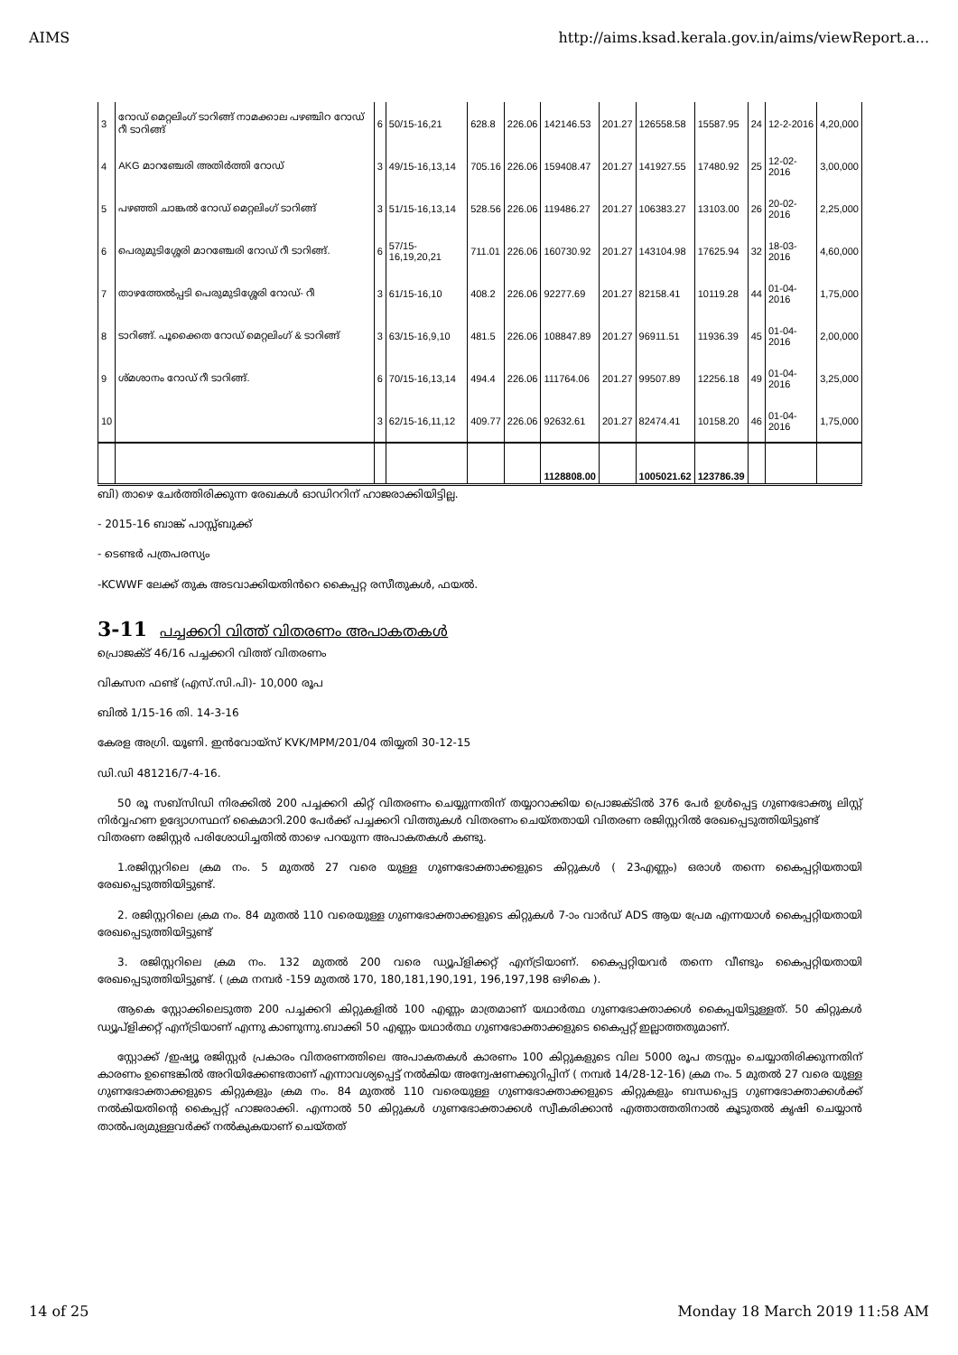AIMS http://aims.ksad.kerala.gov.in/aims/viewReport.a...
| 3 | റോഡ് മെറ്റലിംഗ് ടാറിങ്ങ് നാമക്കാല പഴഞ്ചിറ റോഡ് റീ ടാറിങ്ങ് | 6 | 50/15-16,21 | 628.8 | 226.06 | 142146.53 | 201.27 | 126558.58 | 15587.95 | 24 | 12-2-2016 | 4,20,000 |
| 4 | AKG മാറഞ്ചേരി അതിർത്തി റോഡ് | 3 | 49/15-16,13,14 | 705.16 | 226.06 | 159408.47 | 201.27 | 141927.55 | 17480.92 | 25 | 12-02-2016 | 3,00,000 |
| 5 | പഴഞ്ഞി ചാങ്കൽ റോഡ് മെറ്റലിംഗ് ടാറിങ്ങ് | 3 | 51/15-16,13,14 | 528.56 | 226.06 | 119486.27 | 201.27 | 106383.27 | 13103.00 | 26 | 20-02-2016 | 2,25,000 |
| 6 | പെരുമുടിശ്ശേരി മാറഞ്ചേരി റോഡ് റീ ടാറിങ്ങ്. | 6 | 57/15-16,19,20,21 | 711.01 | 226.06 | 160730.92 | 201.27 | 143104.98 | 17625.94 | 32 | 18-03-2016 | 4,60,000 |
| 7 | താഴത്തേൽപ്പടി പെരുമുടിശ്ശേരി റോഡ്- റീ | 3 | 61/15-16,10 | 408.2 | 226.06 | 92277.69 | 201.27 | 82158.41 | 10119.28 | 44 | 01-04-2016 | 1,75,000 |
| 8 | ടാറിങ്ങ്. പൂക്കൈത റോഡ് മെറ്റലിംഗ് & ടാറിങ്ങ് | 3 | 63/15-16,9,10 | 481.5 | 226.06 | 108847.89 | 201.27 | 96911.51 | 11936.39 | 45 | 01-04-2016 | 2,00,000 |
| 9 | ശ്മശാനം റോഡ് റീ ടാറിങ്ങ്. | 6 | 70/15-16,13,14 | 494.4 | 226.06 | 111764.06 | 201.27 | 99507.89 | 12256.18 | 49 | 01-04-2016 | 3,25,000 |
| 10 | | 3 | 62/15-16,11,12 | 409.77 | 226.06 | 92632.61 | 201.27 | 82474.41 | 10158.20 | 46 | 01-04-2016 | 1,75,000 |
| | | | | | | 1128808.00 | | 1005021.62 | 123786.39 | | | |
ബി) താഴെ ചേർത്തിരിക്കുന്ന രേഖകൾ ഓഡിററിന് ഹാജരാക്കിയിട്ടില്ല.
- 2015-16 ബാങ്ക് പാസ്സ്ബുക്ക്
- ടെണ്ടർ പത്രപരസ്യം
-KCWWF ലേക്ക് തുക അടവാക്കിയതിൻറെ കൈപ്പറ്റ രസീതുകൾ, ഫയൽ.
3-11 പച്ചക്കറി വിത്ത് വിതരണം അപാകതകൾ
പ്രൊജക്ട് 46/16 പച്ചക്കറി വിത്ത് വിതരണം
വികസന ഫണ്ട് (എസ്.സി.പി)- 10,000 രൂപ
ബിൽ 1/15-16 തി. 14-3-16
കേരള അഗ്രി. യൂണി. ഇൻവോയ്സ് KVK/MPM/201/04 തിയ്യതി 30-12-15
ഡി.ഡി 481216/7-4-16.
50 രൂ സബ്സിഡി നിരക്കിൽ 200 പച്ചക്കറി കിറ്റ് വിതരണം ചെയ്യുന്നതിന് തയ്യാറാക്കിയ പ്രൊജക്ടിൽ 376 പേർ ഉൾപ്പെട്ട ഗുണഭോക്തൃ ലിസ്റ്റ് നിർവ്വഹണ ഉദ്യോഗസ്ഥന് കൈമാറി.200 പേർക്ക് പച്ചക്കറി വിത്തുകൾ വിതരണം ചെയ്തതായി വിതരണ രജിസ്റ്ററിൽ രേഖപ്പെടുത്തിയിട്ടുണ്ട്
വിതരണ രജിസ്റ്റർ പരിശോധിച്ചതിൽ താഴെ പറയുന്ന അപാകതകൾ കണ്ടു.
1.രജിസ്റ്ററിലെ ക്രമ നം. 5 മുതൽ 27 വരെ യുള്ള ഗുണഭോക്താക്കളുടെ കിറ്റുകൾ ( 23എണ്ണം) ഒരാൾ തന്നെ കൈപ്പറ്റിയതായി രേഖപ്പെടുത്തിയിട്ടുണ്ട്.
2. രജിസ്റ്ററിലെ ക്രമ നം. 84 മുതൽ 110 വരെയുള്ള ഗുണഭോക്താക്കളുടെ കിറ്റുകൾ 7-ാം വാർഡ് ADS ആയ പ്രേമ എന്നയാൾ കൈപ്പറ്റിയതായി രേഖപ്പെടുത്തിയിട്ടുണ്ട്
3. രജിസ്റ്ററിലെ ക്രമ നം. 132 മുതൽ 200 വരെ ഡ്യൂപ്ളിക്കറ്റ് എന്ട്രിയാണ്. കൈപ്പറ്റിയവർ തന്നെ വീണ്ടും കൈപ്പറ്റിയതായി രേഖപ്പെടുത്തിയിട്ടുണ്ട്. ( ക്രമ നമ്പർ -159 മുതൽ 170, 180,181,190,191, 196,197,198 ഒഴികെ ).
ആകെ സ്റ്റോക്കിലെടുത്ത 200 പച്ചക്കറി കിറ്റുകളിൽ 100 എണ്ണം മാത്രമാണ് യഥാർത്ഥ ഗുണഭോക്താക്കൾ കൈപ്പയിട്ടുള്ളത്. 50 കിറ്റുകൾ ഡ്യൂപ്ളിക്കറ്റ് എന്ട്രിയാണ് എന്നു കാണുന്നു.ബാക്കി 50 എണ്ണം യഥാർത്ഥ ഗുണഭോക്താക്കളുടെ കൈപ്പറ്റ് ഇല്ലാത്തതുമാണ്.
സ്റ്റോക്ക് /ഇഷ്യൂ രജിസ്റ്റർ പ്രകാരം വിതരണത്തിലെ അപാകതകൾ കാരണം 100 കിറ്റുകളുടെ വില 5000 രൂപ തടസ്സം ചെയ്യാതിരിക്കുന്നതിന് കാരണം ഉണ്ടെങ്കിൽ അറിയിക്കേണ്ടതാണ് എന്നാവശ്യപ്പെട്ട് നൽകിയ അന്വേഷണക്കുറിപ്പിന് ( നമ്പർ 14/28-12-16) ക്രമ നം. 5 മുതൽ 27 വരെ യുള്ള ഗുണഭോക്താക്കളുടെ കിറ്റുകളും ക്രമ നം. 84 മുതൽ 110 വരെയുള്ള ഗുണഭോക്താക്കളുടെ കിറ്റുകളും ബന്ധപ്പെട്ട ഗുണഭോക്താക്കൾക്ക് നൽകിയതിന്റെ കൈപ്പറ്റ് ഹാജരാക്കി. എന്നാൽ 50 കിറ്റുകൾ ഗുണഭോക്താക്കൾ സ്വീകരിക്കാൻ എത്താത്തതിനാൽ കൂടുതൽ കൃഷി ചെയ്യാൻ താൽപര്യമുള്ളവർക്ക് നൽകുകയാണ് ചെയ്തത്
14 of 25 Monday 18 March 2019 11:58 AM